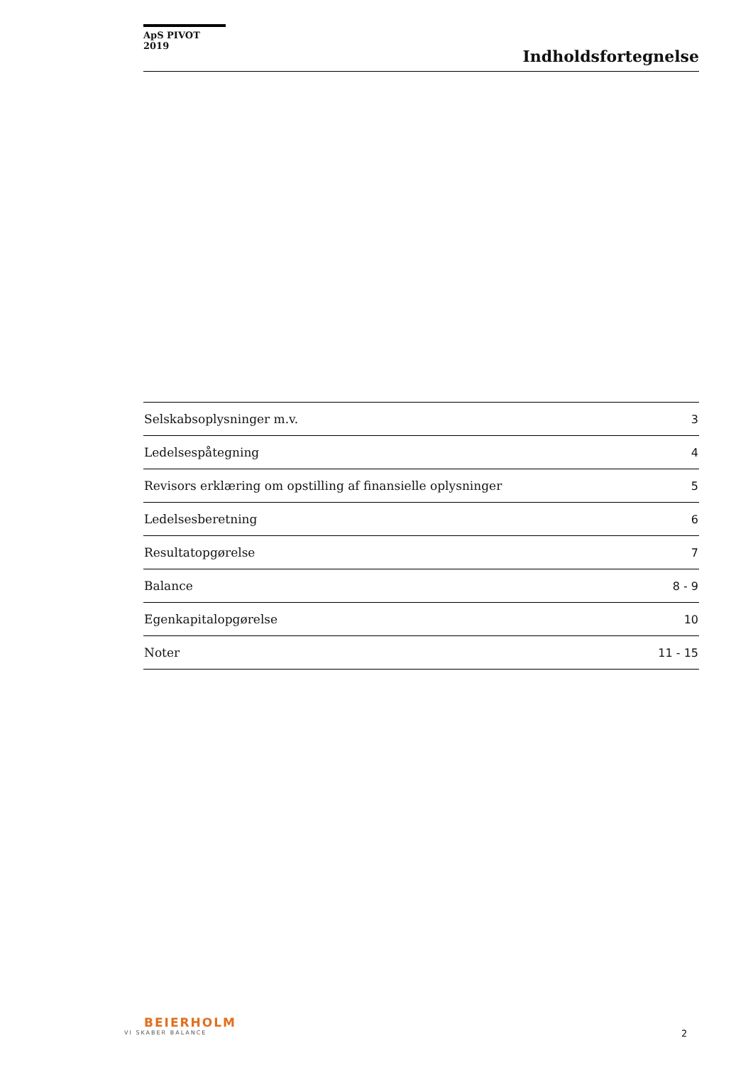ApS PIVOT 2019
Indholdsfortegnelse
| Selskabsoplysninger m.v. | 3 |
| Ledelsespåtegning | 4 |
| Revisors erklæring om opstilling af finansielle oplysninger | 5 |
| Ledelsesberetning | 6 |
| Resultatopgørelse | 7 |
| Balance | 8 - 9 |
| Egenkapitalopgørelse | 10 |
| Noter | 11 - 15 |
BEIERHOLM
VI SKABER BALANCE
2